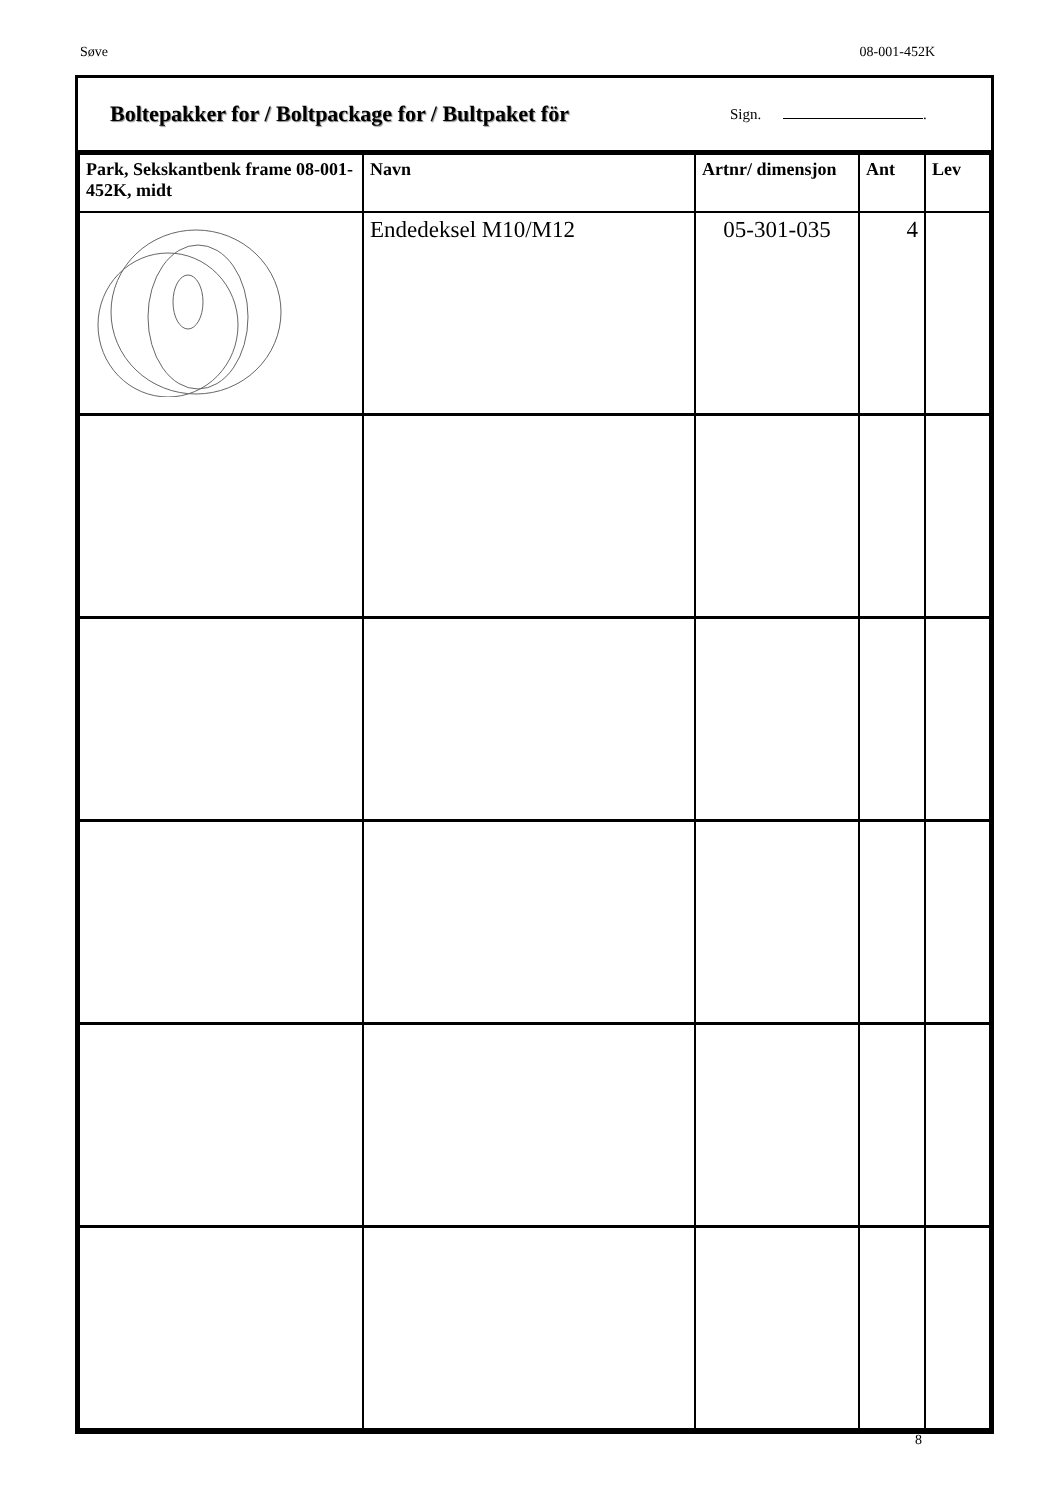Søve 08-001-452K
Boltepakker for / Boltpackage for / Bultpaket för
Sign. .
| Park, Sekskantbenk frame 08-001-452K, midt | Navn | Artnr/ dimensjon | Ant | Lev |
| --- | --- | --- | --- | --- |
| | Endedeksel M10/M12 | 05-301-035 | 4 | |
8